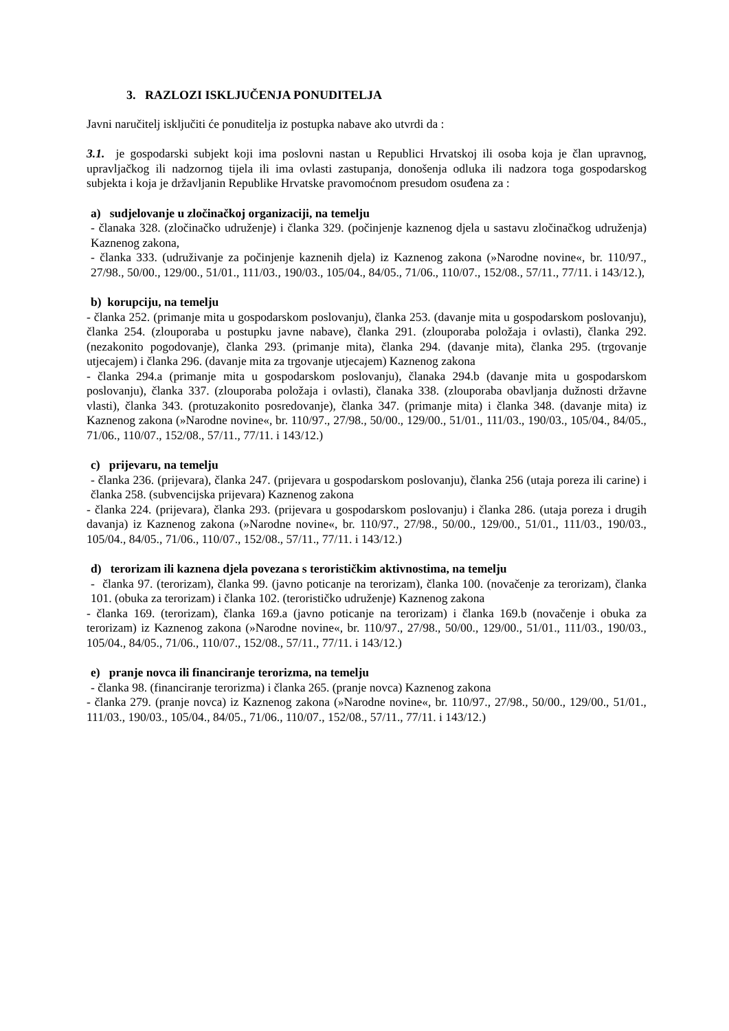3. RAZLOZI ISKLJUČENJA PONUDITELJA
Javni naručitelj isključiti će ponuditelja iz postupka nabave ako utvrdi da :
3.1. je gospodarski subjekt koji ima poslovni nastan u Republici Hrvatskoj ili osoba koja je član upravnog, upravljačkog ili nadzornog tijela ili ima ovlasti zastupanja, donošenja odluka ili nadzora toga gospodarskog subjekta i koja je državljanin Republike Hrvatske pravomoćnom presudom osuđena za :
a) sudjelovanje u zločinačkoj organizaciji, na temelju
- članaka 328. (zločinačko udruženje) i članka 329. (počinjenje kaznenog djela u sastavu zločinačkog udruženja) Kaznenog zakona,
- članka 333. (udruživanje za počinjenje kaznenih djela) iz Kaznenog zakona (»Narodne novine«, br. 110/97., 27/98., 50/00., 129/00., 51/01., 111/03., 190/03., 105/04., 84/05., 71/06., 110/07., 152/08., 57/11., 77/11. i 143/12.),
b) korupciju, na temelju
- članka 252. (primanje mita u gospodarskom poslovanju), članka 253. (davanje mita u gospodarskom poslovanju), članka 254. (zlouporaba u postupku javne nabave), članka 291. (zlouporaba položaja i ovlasti), članka 292. (nezakonito pogodovanje), članka 293. (primanje mita), članka 294. (davanje mita), članka 295. (trgovanje utjecajem) i članka 296. (davanje mita za trgovanje utjecajem) Kaznenog zakona
- članka 294.a (primanje mita u gospodarskom poslovanju), članaka 294.b (davanje mita u gospodarskom poslovanju), članka 337. (zlouporaba položaja i ovlasti), članaka 338. (zlouporaba obavljanja dužnosti državne vlasti), članka 343. (protuzakonito posredovanje), članka 347. (primanje mita) i članka 348. (davanje mita) iz Kaznenog zakona (»Narodne novine«, br. 110/97., 27/98., 50/00., 129/00., 51/01., 111/03., 190/03., 105/04., 84/05., 71/06., 110/07., 152/08., 57/11., 77/11. i 143/12.)
c) prijevaru, na temelju
- članka 236. (prijevara), članka 247. (prijevara u gospodarskom poslovanju), članka 256 (utaja poreza ili carine) i članka 258. (subvencijska prijevara) Kaznenog zakona
- članka 224. (prijevara), članka 293. (prijevara u gospodarskom poslovanju) i članka 286. (utaja poreza i drugih davanja) iz Kaznenog zakona (»Narodne novine«, br. 110/97., 27/98., 50/00., 129/00., 51/01., 111/03., 190/03., 105/04., 84/05., 71/06., 110/07., 152/08., 57/11., 77/11. i 143/12.)
d) terorizam ili kaznena djela povezana s terorističkim aktivnostima, na temelju
- članka 97. (terorizam), članka 99. (javno poticanje na terorizam), članka 100. (novačenje za terorizam), članka 101. (obuka za terorizam) i članka 102. (terorističko udruženje) Kaznenog zakona
- članka 169. (terorizam), članka 169.a (javno poticanje na terorizam) i članka 169.b (novačenje i obuka za terorizam) iz Kaznenog zakona (»Narodne novine«, br. 110/97., 27/98., 50/00., 129/00., 51/01., 111/03., 190/03., 105/04., 84/05., 71/06., 110/07., 152/08., 57/11., 77/11. i 143/12.)
e) pranje novca ili financiranje terorizma, na temelju
- članka 98. (financiranje terorizma) i članka 265. (pranje novca) Kaznenog zakona
- članka 279. (pranje novca) iz Kaznenog zakona (»Narodne novine«, br. 110/97., 27/98., 50/00., 129/00., 51/01., 111/03., 190/03., 105/04., 84/05., 71/06., 110/07., 152/08., 57/11., 77/11. i 143/12.)